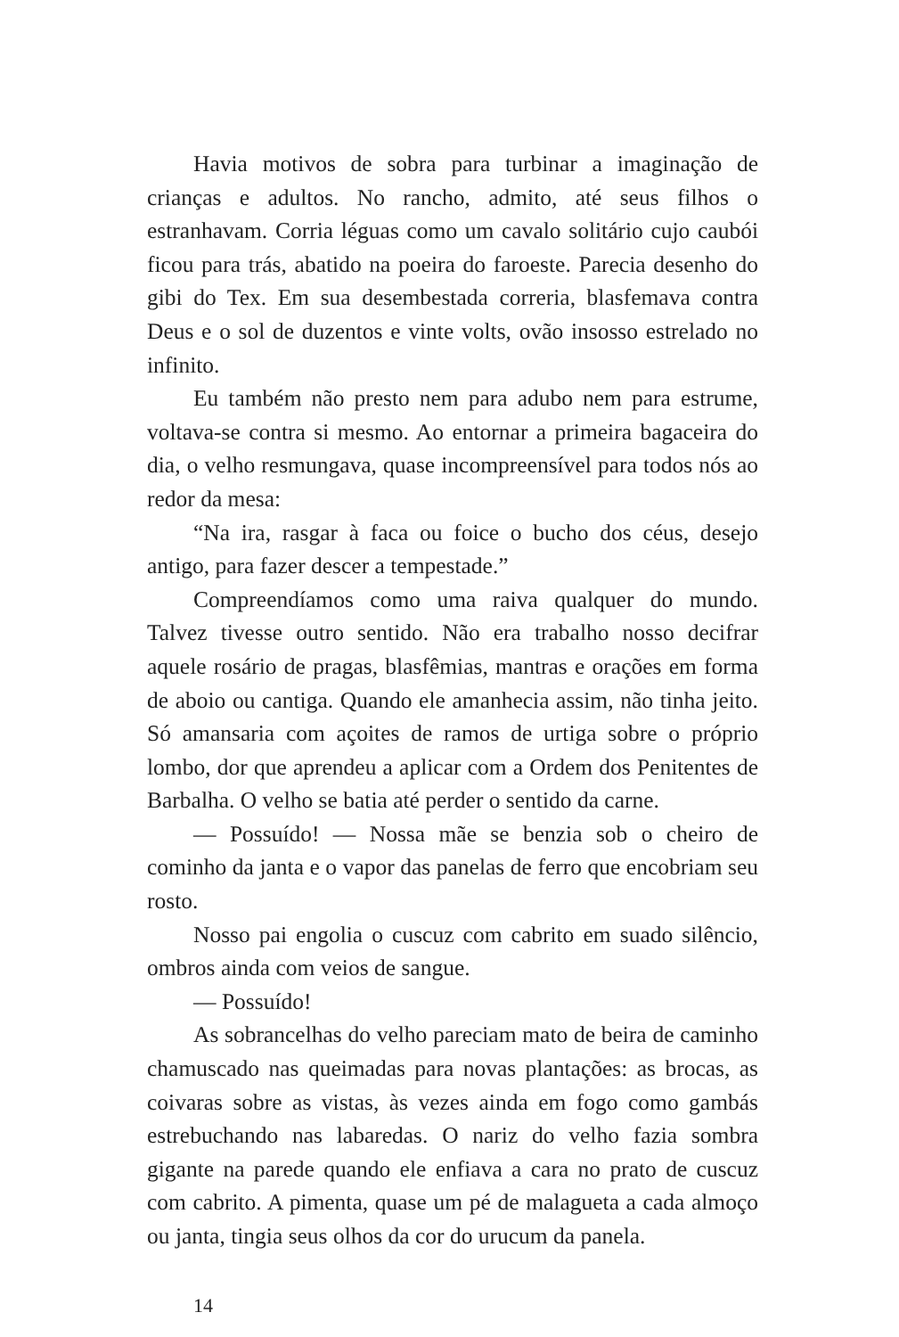Havia motivos de sobra para turbinar a imaginação de crianças e adultos. No rancho, admito, até seus filhos o estranhavam. Corria léguas como um cavalo solitário cujo caubói ficou para trás, abatido na poeira do faroeste. Parecia desenho do gibi do Tex. Em sua desembestada correria, blasfemava contra Deus e o sol de duzentos e vinte volts, ovão insosso estrelado no infinito.
Eu também não presto nem para adubo nem para estrume, voltava-se contra si mesmo. Ao entornar a primeira bagaceira do dia, o velho resmungava, quase incompreensível para todos nós ao redor da mesa:
“Na ira, rasgar à faca ou foice o bucho dos céus, desejo antigo, para fazer descer a tempestade.”
Compreendíamos como uma raiva qualquer do mundo. Talvez tivesse outro sentido. Não era trabalho nosso decifrar aquele rosário de pragas, blasfêmias, mantras e orações em forma de aboio ou cantiga. Quando ele amanhecia assim, não tinha jeito. Só amansaria com açoites de ramos de urtiga sobre o próprio lombo, dor que aprendeu a aplicar com a Ordem dos Penitentes de Barbalha. O velho se batia até perder o sentido da carne.
— Possuído! — Nossa mãe se benzia sob o cheiro de cominho da janta e o vapor das panelas de ferro que encobriam seu rosto.
Nosso pai engolia o cuscuz com cabrito em suado silêncio, ombros ainda com veios de sangue.
— Possuído!
As sobrancelhas do velho pareciam mato de beira de caminho chamuscado nas queimadas para novas plantações: as brocas, as coivaras sobre as vistas, às vezes ainda em fogo como gambás estrebuchando nas labaredas. O nariz do velho fazia sombra gigante na parede quando ele enfiava a cara no prato de cuscuz com cabrito. A pimenta, quase um pé de malagueta a cada almoço ou janta, tingia seus olhos da cor do urucum da panela.
14